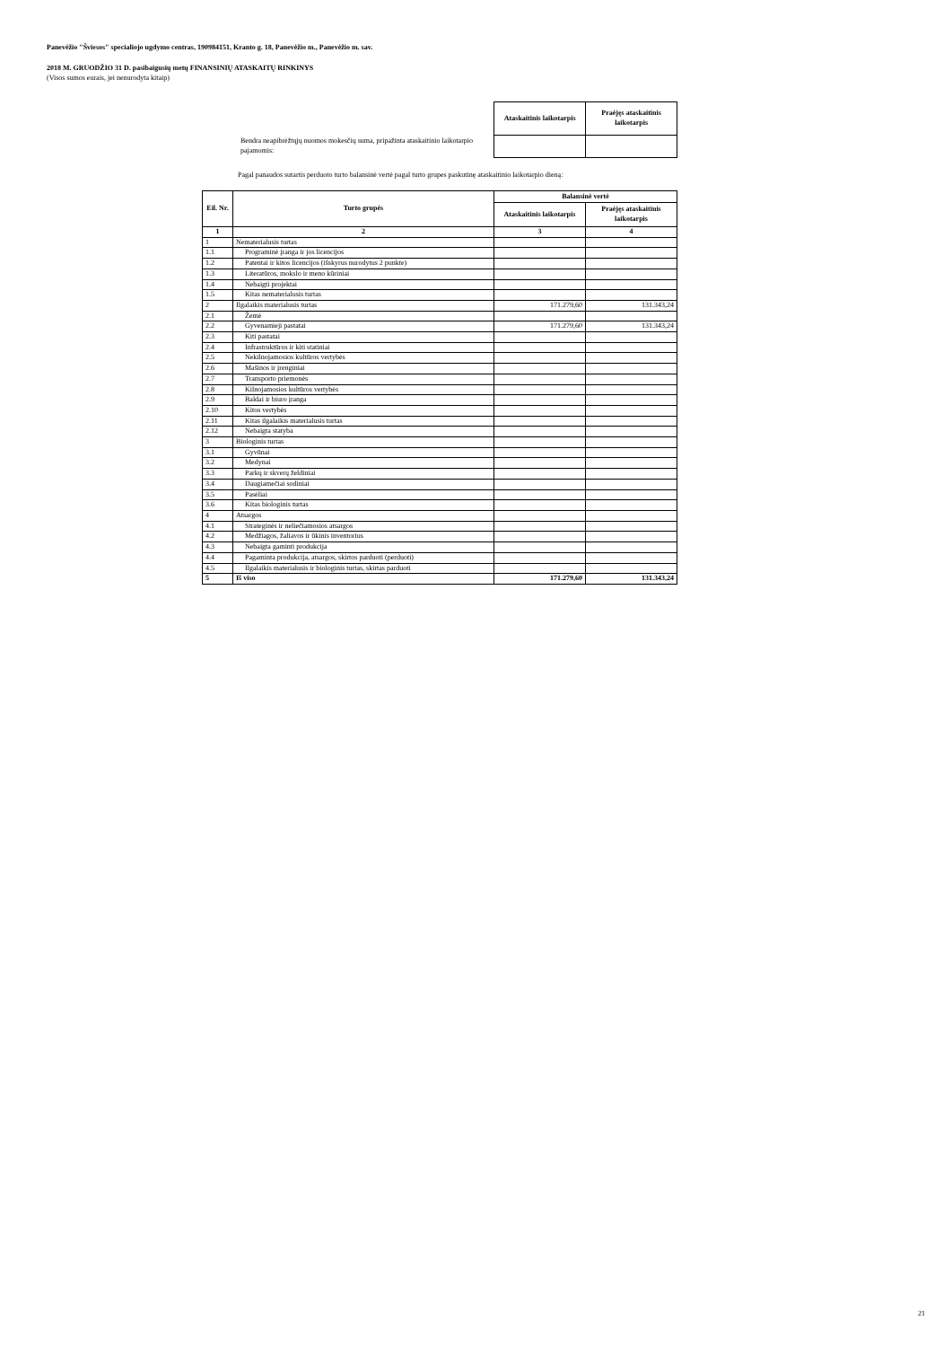Panevėžio "Šviesos" specialiojo ugdymo centras, 190984151, Kranto g. 18, Panevėžio m., Panevėžio m. sav.
2018 M. GRUODŽIO 31 D. pasibaigusių metų FINANSINIŲ ATASKAITŲ RINKINYS
(Visos sumos eurais, jei nenurodyta kitaip)
| | Ataskaitinis laikotarpis | Praėjęs ataskaitinis laikotarpis |
| Bendra neapibrėžtųjų nuomos mokesčių suma, pripažinta ataskaitinio laikotarpio pajamomis: | | |
Pagal panaudos sutartis perduoto turto balansinė vertė pagal turto grupes paskutinę ataskaitinio laikotarpio dieną:
| Eil. Nr. | Turto grupės | Balansinė vertė | |
| --- | --- | --- | --- |
| | | Ataskaitinis laikotarpis | Praėjęs ataskaitinis laikotarpis |
| 1 | 2 | 3 | 4 |
| 1 | Nematerialusis turtas | | |
| 1.1 | Programinė įranga ir jos licencijos | | |
| 1.2 | Patentai ir kitos licencijos (išskyrus nurodytus 2 punkte) | | |
| 1.3 | Literatūros, mokslo ir meno kūriniai | | |
| 1.4 | Nebaigti projektai | | |
| 1.5 | Kitas nematerialusis turtas | | |
| 2 | Ilgalaikis materialusis turtas | 171.279,60 | 131.343,24 |
| 2.1 | Žemė | | |
| 2.2 | Gyvenamieji pastatai | 171.279,60 | 131.343,24 |
| 2.3 | Kiti pastatai | | |
| 2.4 | Infrastruktūros ir kiti statiniai | | |
| 2.5 | Nekilnojamosios kultūros vertybės | | |
| 2.6 | Mašinos ir įrenginiai | | |
| 2.7 | Transporto priemonės | | |
| 2.8 | Kilnojamosios kultūros vertybės | | |
| 2.9 | Baldai ir biuro įranga | | |
| 2.10 | Kitos vertybės | | |
| 2.11 | Kitas ilgalaikis materialusis turtas | | |
| 2.12 | Nebaigta statyba | | |
| 3 | Biologinis turtas | | |
| 3.1 | Gyvūnai | | |
| 3.2 | Medynai | | |
| 3.3 | Parkų ir skverų želdiniai | | |
| 3.4 | Daugiamečiai sodiniai | | |
| 3.5 | Pasėliai | | |
| 3.6 | Kitas biologinis turtas | | |
| 4 | Atsargos | | |
| 4.1 | Strateginės ir neliečiamosios atsargos | | |
| 4.2 | Medžiagos, žaliavos ir ūkinis inventorius | | |
| 4.3 | Nebaigta gaminti produkcija | | |
| 4.4 | Pagaminta produkcija, atsargos, skirtos parduoti (perduoti) | | |
| 4.5 | Ilgalaikis materialusis ir biologinis turtas, skirtas parduoti | | |
| 5 | Iš viso | 171.279,60 | 131.343,24 |
21